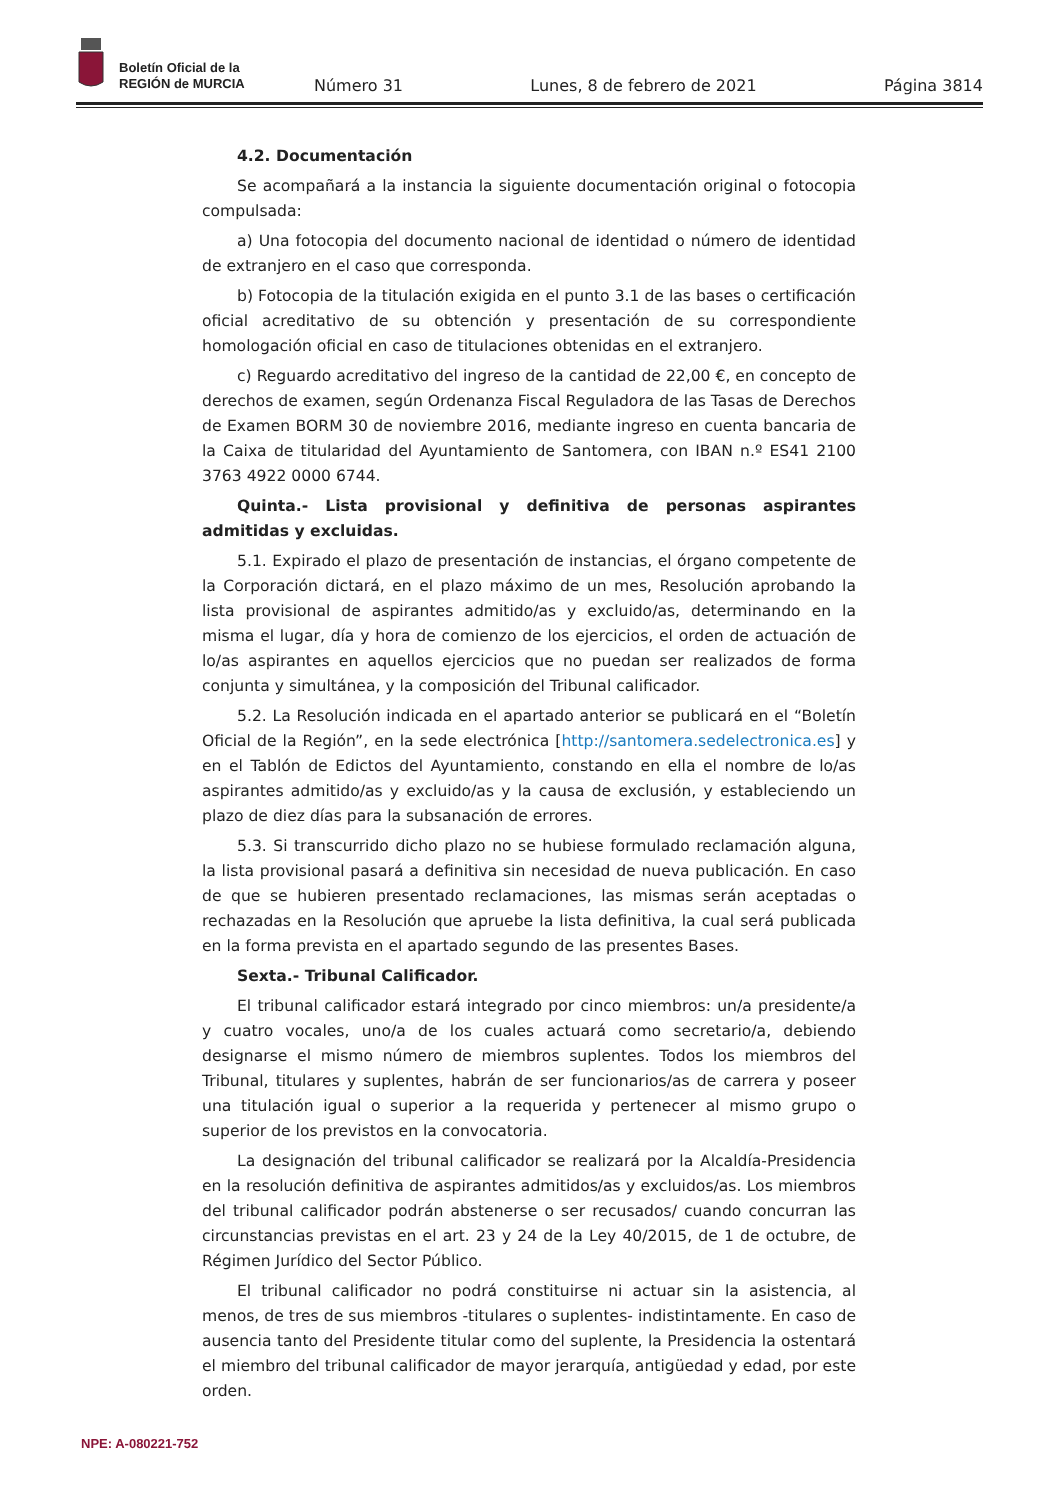Boletín Oficial de la
REGIÓN de MURCIA
Número 31 Lunes, 8 de febrero de 2021 Página 3814
4.2. Documentación
Se acompañará a la instancia la siguiente documentación original o fotocopia compulsada:
a) Una fotocopia del documento nacional de identidad o número de identidad de extranjero en el caso que corresponda.
b) Fotocopia de la titulación exigida en el punto 3.1 de las bases o certificación oficial acreditativo de su obtención y presentación de su correspondiente homologación oficial en caso de titulaciones obtenidas en el extranjero.
c) Reguardo acreditativo del ingreso de la cantidad de 22,00 €, en concepto de derechos de examen, según Ordenanza Fiscal Reguladora de las Tasas de Derechos de Examen BORM 30 de noviembre 2016, mediante ingreso en cuenta bancaria de la Caixa de titularidad del Ayuntamiento de Santomera, con IBAN n.º ES41 2100 3763 4922 0000 6744.
Quinta.- Lista provisional y definitiva de personas aspirantes admitidas y excluidas.
5.1. Expirado el plazo de presentación de instancias, el órgano competente de la Corporación dictará, en el plazo máximo de un mes, Resolución aprobando la lista provisional de aspirantes admitido/as y excluido/as, determinando en la misma el lugar, día y hora de comienzo de los ejercicios, el orden de actuación de lo/as aspirantes en aquellos ejercicios que no puedan ser realizados de forma conjunta y simultánea, y la composición del Tribunal calificador.
5.2. La Resolución indicada en el apartado anterior se publicará en el “Boletín Oficial de la Región”, en la sede electrónica [http://santomera.sedelectronica.es] y en el Tablón de Edictos del Ayuntamiento, constando en ella el nombre de lo/as aspirantes admitido/as y excluido/as y la causa de exclusión, y estableciendo un plazo de diez días para la subsanación de errores.
5.3. Si transcurrido dicho plazo no se hubiese formulado reclamación alguna, la lista provisional pasará a definitiva sin necesidad de nueva publicación. En caso de que se hubieren presentado reclamaciones, las mismas serán aceptadas o rechazadas en la Resolución que apruebe la lista definitiva, la cual será publicada en la forma prevista en el apartado segundo de las presentes Bases.
Sexta.- Tribunal Calificador.
El tribunal calificador estará integrado por cinco miembros: un/a presidente/a y cuatro vocales, uno/a de los cuales actuará como secretario/a, debiendo designarse el mismo número de miembros suplentes. Todos los miembros del Tribunal, titulares y suplentes, habrán de ser funcionarios/as de carrera y poseer una titulación igual o superior a la requerida y pertenecer al mismo grupo o superior de los previstos en la convocatoria.
La designación del tribunal calificador se realizará por la Alcaldía-Presidencia en la resolución definitiva de aspirantes admitidos/as y excluidos/as. Los miembros del tribunal calificador podrán abstenerse o ser recusados/ cuando concurran las circunstancias previstas en el art. 23 y 24 de la Ley 40/2015, de 1 de octubre, de Régimen Jurídico del Sector Público.
El tribunal calificador no podrá constituirse ni actuar sin la asistencia, al menos, de tres de sus miembros -titulares o suplentes- indistintamente. En caso de ausencia tanto del Presidente titular como del suplente, la Presidencia la ostentará el miembro del tribunal calificador de mayor jerarquía, antigüedad y edad, por este orden.
NPE: A-080221-752